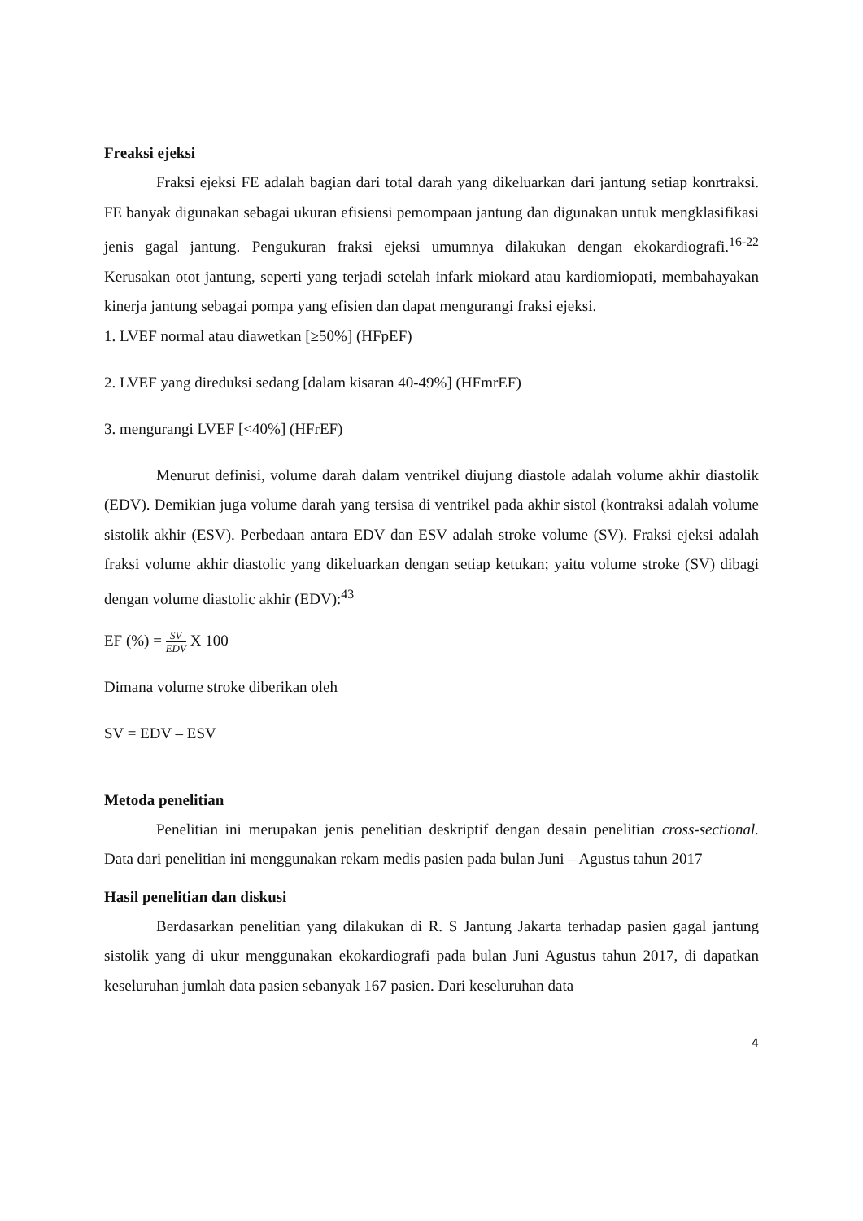Freaksi ejeksi
Fraksi ejeksi FE adalah bagian dari total darah yang dikeluarkan dari jantung setiap konrtraksi. FE banyak digunakan sebagai ukuran efisiensi pemompaan jantung dan digunakan untuk mengklasifikasi jenis gagal jantung. Pengukuran fraksi ejeksi umumnya dilakukan dengan ekokardiografi.<sup>16-22</sup> Kerusakan otot jantung, seperti yang terjadi setelah infark miokard atau kardiomiopati, membahayakan kinerja jantung sebagai pompa yang efisien dan dapat mengurangi fraksi ejeksi.
1. LVEF normal atau diawetkan [≥50%] (HFpEF)
2. LVEF yang direduksi sedang [dalam kisaran 40-49%] (HFmrEF)
3. mengurangi LVEF [<40%] (HFrEF)
Menurut definisi, volume darah dalam ventrikel diujung diastole adalah volume akhir diastolik (EDV). Demikian juga volume darah yang tersisa di ventrikel pada akhir sistol (kontraksi adalah volume sistolik akhir (ESV). Perbedaan antara EDV dan ESV adalah stroke volume (SV). Fraksi ejeksi adalah fraksi volume akhir diastolic yang dikeluarkan dengan setiap ketukan; yaitu volume stroke (SV) dibagi dengan volume diastolic akhir (EDV):<sup>43</sup>
EF (%) = SV EDV X 100
Dimana volume stroke diberikan oleh
SV = EDV – ESV
Metoda penelitian
Penelitian ini merupakan jenis penelitian deskriptif dengan desain penelitian cross-sectional. Data dari penelitian ini menggunakan rekam medis pasien pada bulan Juni – Agustus tahun 2017
Hasil penelitian dan diskusi
Berdasarkan penelitian yang dilakukan di R. S Jantung Jakarta terhadap pasien gagal jantung sistolik yang di ukur menggunakan ekokardiografi pada bulan Juni Agustus tahun 2017, di dapatkan keseluruhan jumlah data pasien sebanyak 167 pasien. Dari keseluruhan data
4